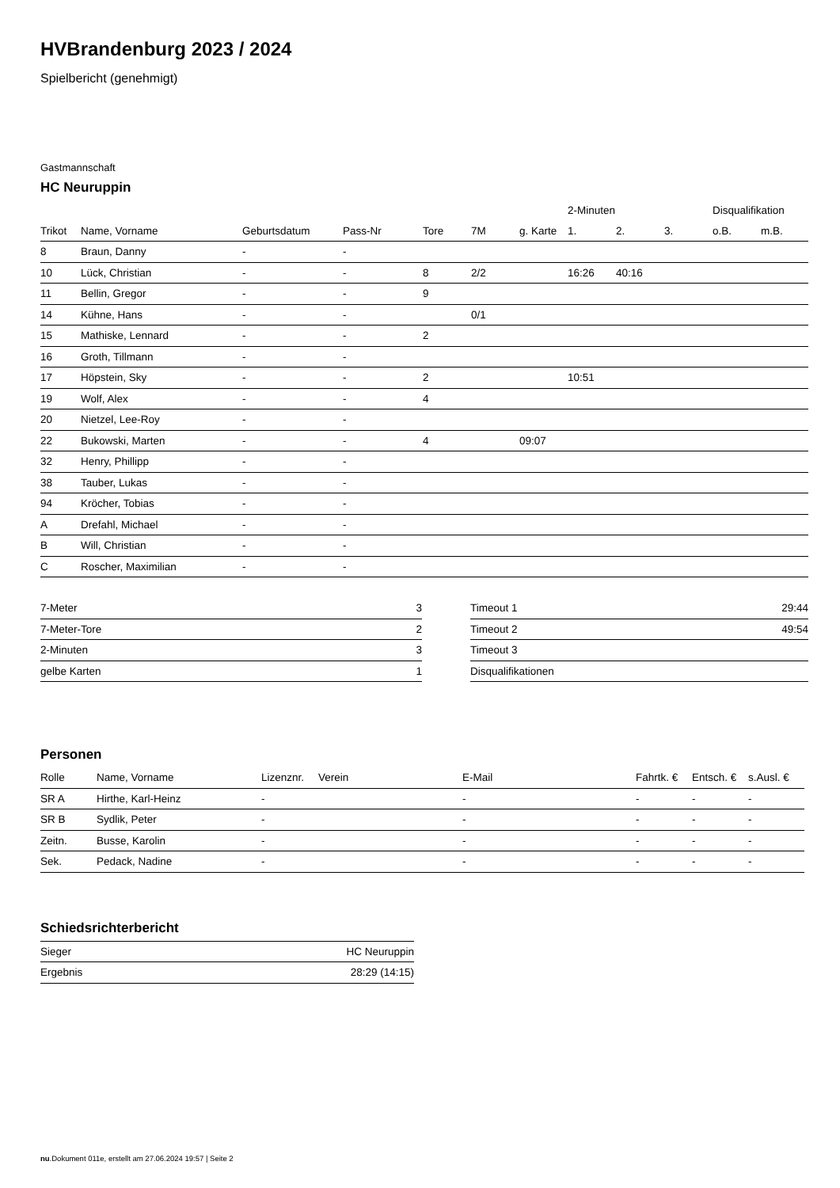HVBrandenburg 2023 / 2024
Spielbericht (genehmigt)
Gastmannschaft
HC Neuruppin
| | | | | | | | 2-Minuten | | | Disqualifikation | |
| --- | --- | --- | --- | --- | --- | --- | --- | --- | --- | --- | --- |
| Trikot | Name, Vorname | Geburtsdatum | Pass-Nr | Tore | 7M | g. Karte | 1. | 2. | 3. | o.B. | m.B. |
| 8 | Braun, Danny | - | - | | | | | | | | |
| 10 | Lück, Christian | - | - | 8 | 2/2 | | 16:26 | 40:16 | | | |
| 11 | Bellin, Gregor | - | - | 9 | | | | | | | |
| 14 | Kühne, Hans | - | - | | 0/1 | | | | | | |
| 15 | Mathiske, Lennard | - | - | 2 | | | | | | | |
| 16 | Groth, Tillmann | - | - | | | | | | | | |
| 17 | Höpstein, Sky | - | - | 2 | | | 10:51 | | | | |
| 19 | Wolf, Alex | - | - | 4 | | | | | | | |
| 20 | Nietzel, Lee-Roy | - | - | | | | | | | | |
| 22 | Bukowski, Marten | - | - | 4 | | 09:07 | | | | | |
| 32 | Henry, Phillipp | - | - | | | | | | | | |
| 38 | Tauber, Lukas | - | - | | | | | | | | |
| 94 | Kröcher, Tobias | - | - | | | | | | | | |
| A | Drefahl, Michael | - | - | | | | | | | | |
| B | Will, Christian | - | - | | | | | | | | |
| C | Roscher, Maximilian | - | - | | | | | | | | |
| 7-Meter | 3 |
| 7-Meter-Tore | 2 |
| 2-Minuten | 3 |
| gelbe Karten | 1 |
| Timeout 1 | 29:44 |
| Timeout 2 | 49:54 |
| Timeout 3 | |
| Disqualifikationen | |
Personen
| Rolle | Name, Vorname | Lizenznr. | Verein | E-Mail | Fahrtk. € | Entsch. € | s.Ausl. € |
| --- | --- | --- | --- | --- | --- | --- | --- |
| SR A | Hirthe, Karl-Heinz | - | | - | - | - | - |
| SR B | Sydlik, Peter | - | | - | - | - | - |
| Zeitn. | Busse, Karolin | - | | - | - | - | - |
| Sek. | Pedack, Nadine | - | | - | - | - | - |
Schiedsrichterbericht
| Sieger | HC Neuruppin |
| Ergebnis | 28:29 (14:15) |
nu.Dokument 011e, erstellt am 27.06.2024 19:57 | Seite 2